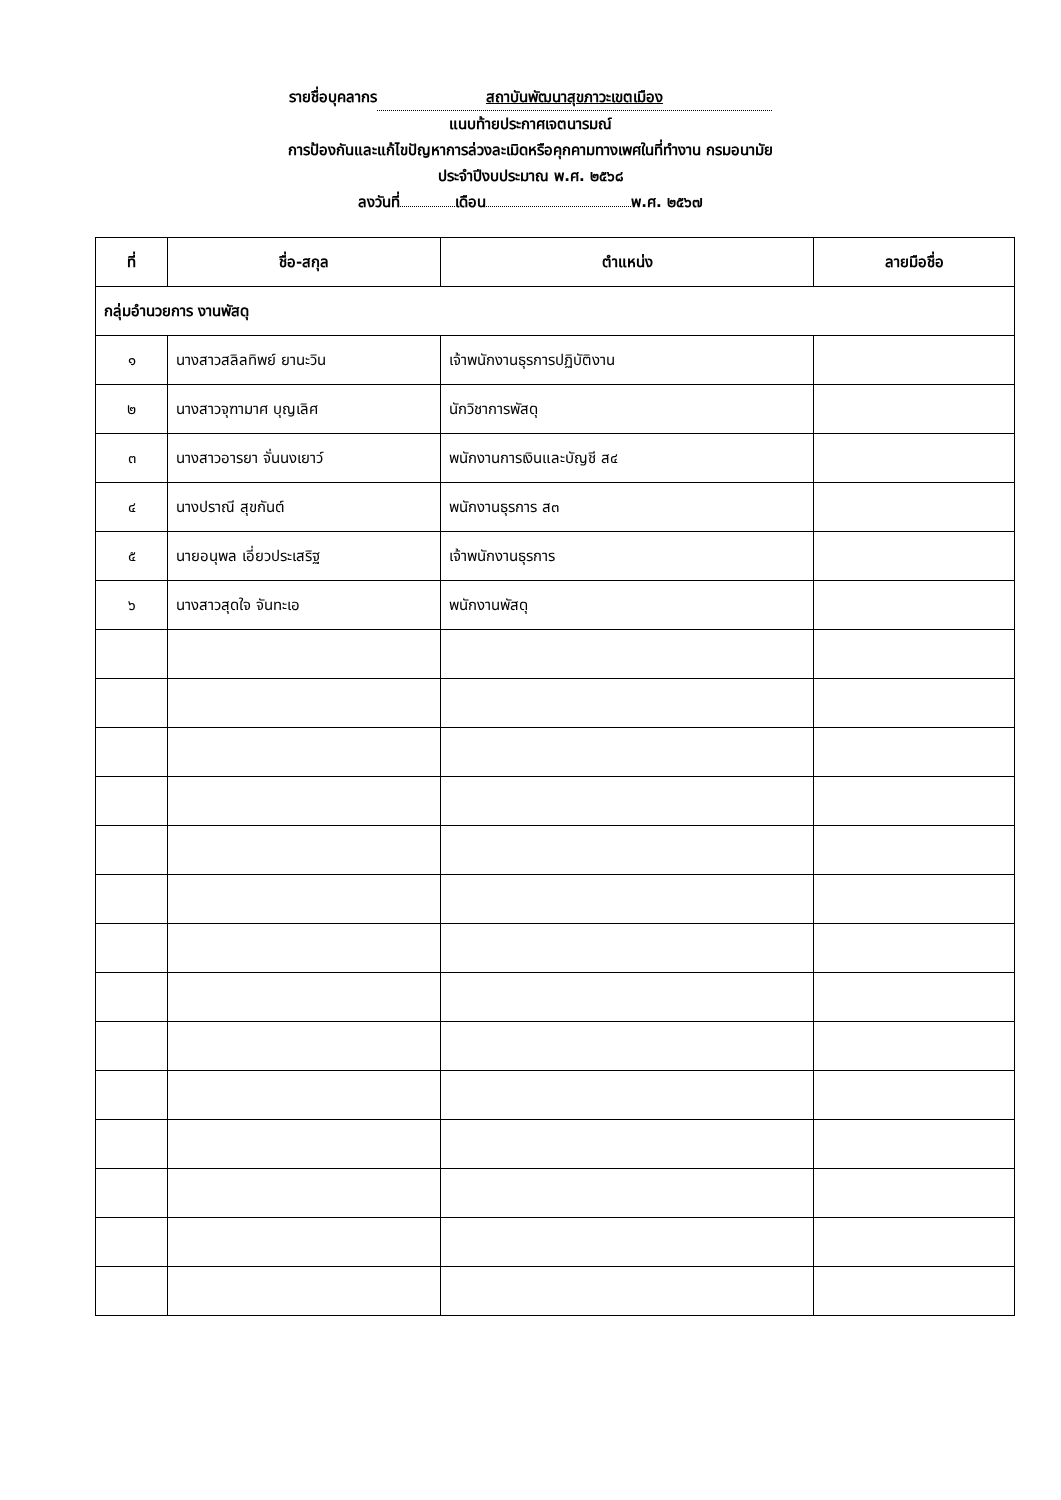รายชื่อบุคลากร สถาบันพัฒนาสุขภาวะเขตเมือง
แนบท้ายประกาศเจตนารมณ์
การป้องกันและแก้ไขปัญหาการล่วงละเมิดหรือคุกคามทางเพศในที่ทำงาน กรมอนามัย
ประจำปีงบประมาณ พ.ศ. ๒๕๖๘
ลงวันที่ เดือน พ.ศ. ๒๕๖๗
| ที่ | ชื่อ-สกุล | ตำแหน่ง | ลายมือชื่อ |
| --- | --- | --- | --- |
| กลุ่มอำนวยการ งานพัสดุ | | | |
| ๑ | นางสาวสลิลทิพย์ ยานะวิน | เจ้าพนักงานธุรการปฏิบัติงาน | |
| ๒ | นางสาวจุฑามาศ บุญเลิศ | นักวิชาการพัสดุ | |
| ๓ | นางสาวอารยา จั่นนงเยาว์ | พนักงานการเงินและบัญชี ส๔ | |
| ๔ | นางปราณี สุขกันต์ | พนักงานธุรการ ส๓ | |
| ๕ | นายอนุพล เอี่ยวประเสริฐ | เจ้าพนักงานธุรการ | |
| ๖ | นางสาวสุดใจ จันทะเอ | พนักงานพัสดุ | |